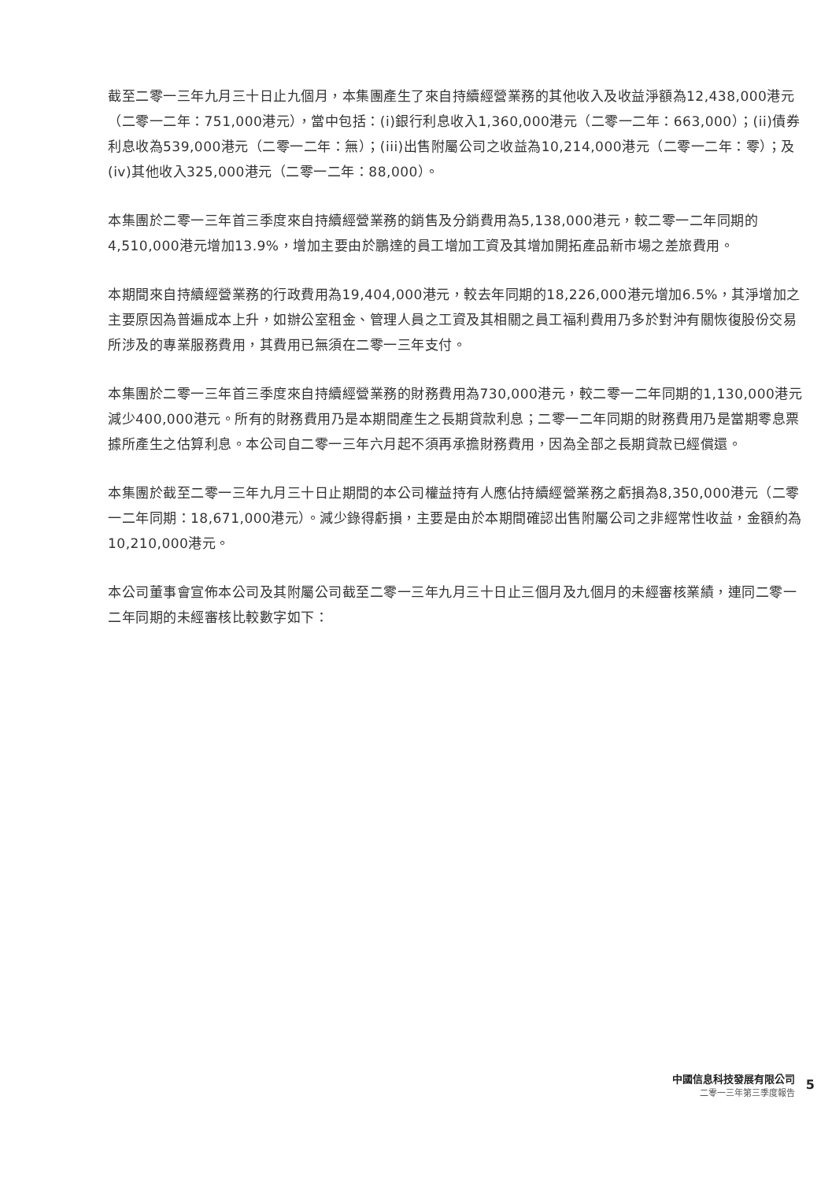截至二零一三年九月三十日止九個月，本集團產生了來自持續經營業務的其他收入及收益淨額為12,438,000港元（二零一二年：751,000港元），當中包括：(i)銀行利息收入1,360,000港元（二零一二年：663,000）；(ii)債券利息收為539,000港元（二零一二年：無）；(iii)出售附屬公司之收益為10,214,000港元（二零一二年：零）；及(iv)其他收入325,000港元（二零一二年：88,000）。
本集團於二零一三年首三季度來自持續經營業務的銷售及分銷費用為5,138,000港元，較二零一二年同期的4,510,000港元增加13.9%，增加主要由於鵬達的員工增加工資及其增加開拓產品新市場之差旅費用。
本期間來自持續經營業務的行政費用為19,404,000港元，較去年同期的18,226,000港元增加6.5%，其淨增加之主要原因為普遍成本上升，如辦公室租金、管理人員之工資及其相關之員工福利費用乃多於對沖有關恢復股份交易所涉及的專業服務費用，其費用已無須在二零一三年支付。
本集團於二零一三年首三季度來自持續經營業務的財務費用為730,000港元，較二零一二年同期的1,130,000港元減少400,000港元。所有的財務費用乃是本期間產生之長期貸款利息；二零一二年同期的財務費用乃是當期零息票據所產生之估算利息。本公司自二零一三年六月起不須再承擔財務費用，因為全部之長期貸款已經償還。
本集團於截至二零一三年九月三十日止期間的本公司權益持有人應佔持續經營業務之虧損為8,350,000港元（二零一二年同期：18,671,000港元）。減少錄得虧損，主要是由於本期間確認出售附屬公司之非經常性收益，金額約為10,210,000港元。
本公司董事會宣佈本公司及其附屬公司截至二零一三年九月三十日止三個月及九個月的未經審核業績，連同二零一二年同期的未經審核比較數字如下：
中國信息科技發展有限公司
二零一三年第三季度報告
5